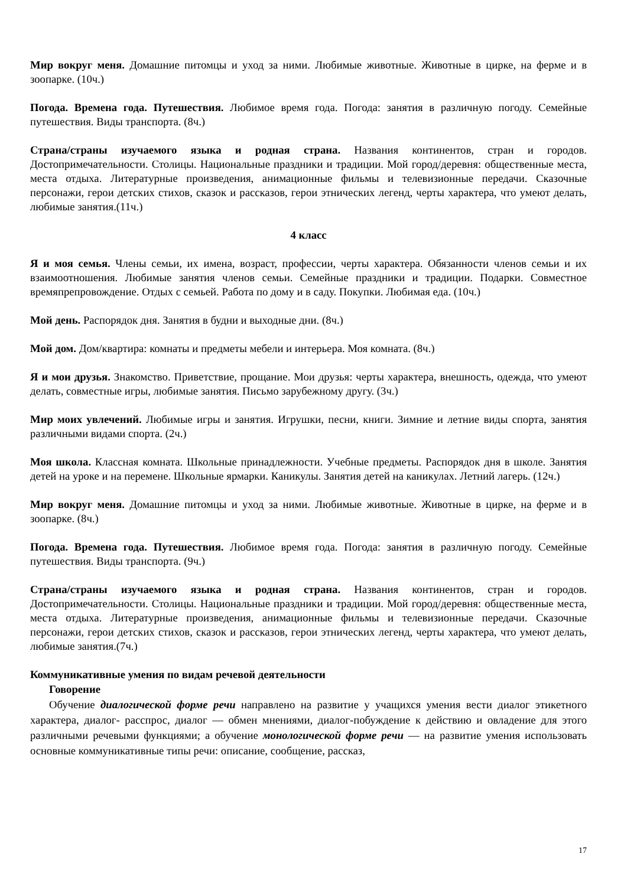Мир вокруг меня. Домашние питомцы и уход за ними. Любимые животные. Животные в цирке, на ферме и в зоопарке. (10ч.)
Погода. Времена года. Путешествия. Любимое время года. Погода: занятия в различную погоду. Семейные путешествия. Виды транспорта. (8ч.)
Страна/страны изучаемого языка и родная страна. Названия континентов, стран и городов. Достопримечательности. Столицы. Национальные праздники и традиции. Мой город/деревня: общественные места, места отдыха. Литературные произведения, анимационные фильмы и телевизионные передачи. Сказочные персонажи, герои детских стихов, сказок и рассказов, герои этнических легенд, черты характера, что умеют делать, любимые занятия.(11ч.)
4 класс
Я и моя семья. Члены семьи, их имена, возраст, профессии, черты характера. Обязанности членов семьи и их взаимоотношения. Любимые занятия членов семьи. Семейные праздники и традиции. Подарки. Совместное времяпрепровождение. Отдых с семьей. Работа по дому и в саду. Покупки. Любимая еда. (10ч.)
Мой день. Распорядок дня. Занятия в будни и выходные дни. (8ч.)
Мой дом. Дом/квартира: комнаты и предметы мебели и интерьера. Моя комната. (8ч.)
Я и мои друзья. Знакомство. Приветствие, прощание. Мои друзья: черты характера, внешность, одежда, что умеют делать, совместные игры, любимые занятия. Письмо зарубежному другу. (3ч.)
Мир моих увлечений. Любимые игры и занятия. Игрушки, песни, книги. Зимние и летние виды спорта, занятия различными видами спорта. (2ч.)
Моя школа. Классная комната. Школьные принадлежности. Учебные предметы. Распорядок дня в школе. Занятия детей на уроке и на перемене. Школьные ярмарки. Каникулы. Занятия детей на каникулах. Летний лагерь. (12ч.)
Мир вокруг меня. Домашние питомцы и уход за ними. Любимые животные. Животные в цирке, на ферме и в зоопарке. (8ч.)
Погода. Времена года. Путешествия. Любимое время года. Погода: занятия в различную погоду. Семейные путешествия. Виды транспорта. (9ч.)
Страна/страны изучаемого языка и родная страна. Названия континентов, стран и городов. Достопримечательности. Столицы. Национальные праздники и традиции. Мой город/деревня: общественные места, места отдыха. Литературные произведения, анимационные фильмы и телевизионные передачи. Сказочные персонажи, герои детских стихов, сказок и рассказов, герои этнических легенд, черты характера, что умеют делать, любимые занятия.(7ч.)
Коммуникативные умения по видам речевой деятельности
Говорение
Обучение диалогической форме речи направлено на развитие у учащихся умения вести диалог этикетного характера, диалог- расспрос, диалог — обмен мнениями, диалог-побуждение к действию и овладение для этого различными речевыми функциями; а обучение монологической форме речи — на развитие умения использовать основные коммуникативные типы речи: описание, сообщение, рассказ,
17